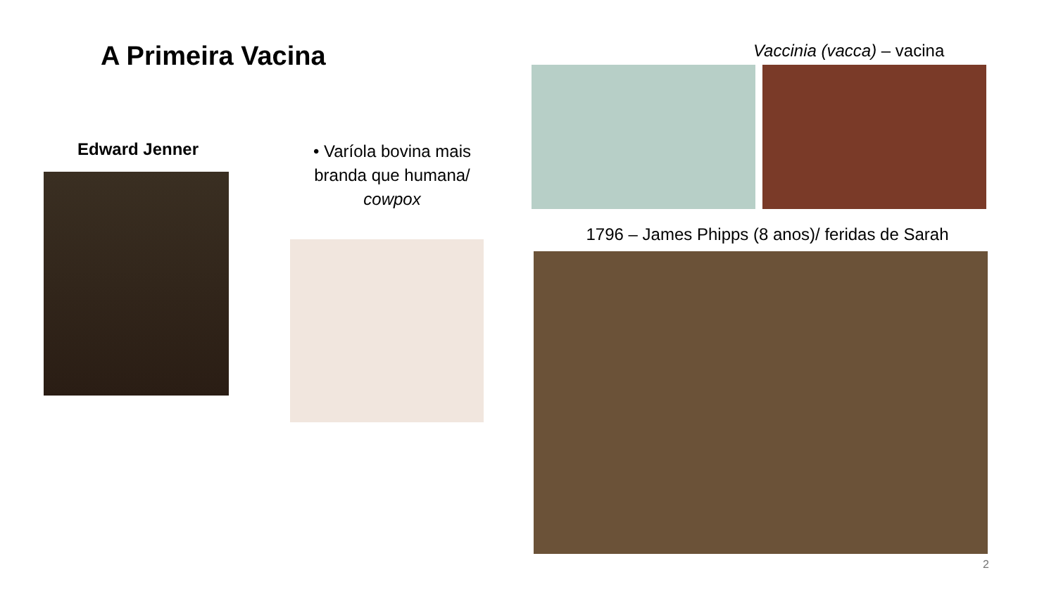A Primeira Vacina
Edward Jenner
• Varíola bovina mais branda que humana/ cowpox
Vaccinia (vacca) – vacina
1796 – James Phipps (8 anos)/ feridas de Sarah
2